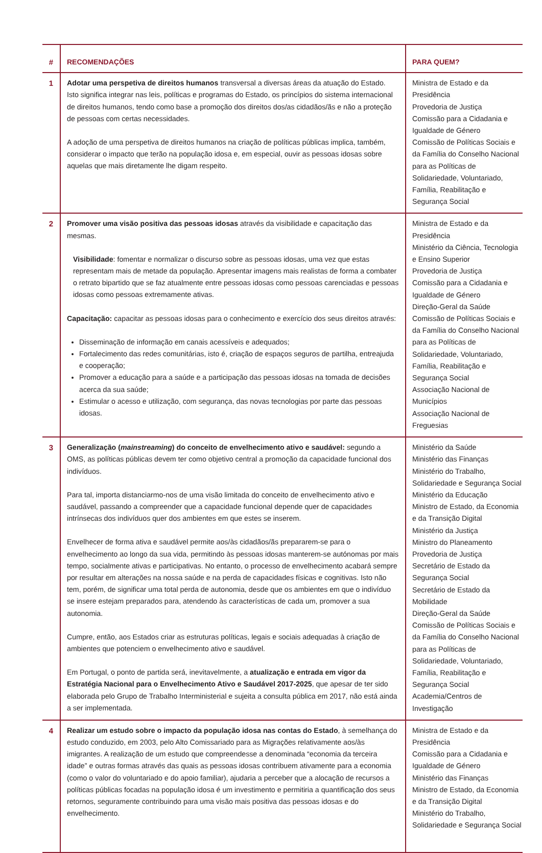| # | RECOMENDAÇÕES | PARA QUEM? |
| --- | --- | --- |
| 1 | Adotar uma perspetiva de direitos humanos transversal a diversas áreas da atuação do Estado. Isto significa integrar nas leis, políticas e programas do Estado, os princípios do sistema internacional de direitos humanos, tendo como base a promoção dos direitos dos/as cidadãos/ãs e não a proteção de pessoas com certas necessidades. A adoção de uma perspetiva de direitos humanos na criação de políticas públicas implica, também, considerar o impacto que terão na população idosa e, em especial, ouvir as pessoas idosas sobre aquelas que mais diretamente lhe digam respeito. | Ministra de Estado e da Presidência Provedoria de Justiça Comissão para a Cidadania e Igualdade de Género Comissão de Políticas Sociais e da Família do Conselho Nacional para as Políticas de Solidariedade, Voluntariado, Família, Reabilitação e Segurança Social |
| 2 | Promover uma visão positiva das pessoas idosas através da visibilidade e capacitação das mesmas. Visibilidade : fomentar e normalizar o discurso sobre as pessoas idosas, uma vez que estas representam mais de metade da população. Apresentar imagens mais realistas de forma a combater o retrato bipartido que se faz atualmente entre pessoas idosas como pessoas carenciadas e pessoas idosas como pessoas extremamente ativas. Capacitação: capacitar as pessoas idosas para o conhecimento e exercício dos seus direitos através: Disseminação de informação em canais acessíveis e adequados; Fortalecimento das redes comunitárias, isto é, criação de espaços seguros de partilha, entreajuda e cooperação; Promover a educação para a saúde e a participação das pessoas idosas na tomada de decisões acerca da sua saúde; Estimular o acesso e utilização, com segurança, das novas tecnologias por parte das pessoas idosas. | Ministra de Estado e da Presidência Ministério da Ciência, Tecnologia e Ensino Superior Provedoria de Justiça Comissão para a Cidadania e Igualdade de Género Direção-Geral da Saúde Comissão de Políticas Sociais e da Família do Conselho Nacional para as Políticas de Solidariedade, Voluntariado, Família, Reabilitação e Segurança Social Associação Nacional de Municípios Associação Nacional de Freguesias |
| 3 | Generalização ( mainstreaming ) do conceito de envelhecimento ativo e saudável: segundo a OMS, as políticas públicas devem ter como objetivo central a promoção da capacidade funcional dos indivíduos. Para tal, importa distanciarmo-nos de uma visão limitada do conceito de envelhecimento ativo e saudável, passando a compreender que a capacidade funcional depende quer de capacidades intrínsecas dos indivíduos quer dos ambientes em que estes se inserem. Envelhecer de forma ativa e saudável permite aos/às cidadãos/ãs prepararem-se para o envelhecimento ao longo da sua vida, permitindo às pessoas idosas manterem-se autónomas por mais tempo, socialmente ativas e participativas. No entanto, o processo de envelhecimento acabará sempre por resultar em alterações na nossa saúde e na perda de capacidades físicas e cognitivas. Isto não tem, porém, de significar uma total perda de autonomia, desde que os ambientes em que o indivíduo se insere estejam preparados para, atendendo às características de cada um, promover a sua autonomia. Cumpre, então, aos Estados criar as estruturas políticas, legais e sociais adequadas à criação de ambientes que potenciem o envelhecimento ativo e saudável. Em Portugal, o ponto de partida será, inevitavelmente, a atualização e entrada em vigor da Estratégia Nacional para o Envelhecimento Ativo e Saudável 2017-2025 , que apesar de ter sido elaborada pelo Grupo de Trabalho Interministerial e sujeita a consulta pública em 2017, não está ainda a ser implementada. | Ministério da Saúde Ministério das Finanças Ministério do Trabalho, Solidariedade e Segurança Social Ministério da Educação Ministro de Estado, da Economia e da Transição Digital Ministério da Justiça Ministro do Planeamento Provedoria de Justiça Secretário de Estado da Segurança Social Secretário de Estado da Mobilidade Direção-Geral da Saúde Comissão de Políticas Sociais e da Família do Conselho Nacional para as Políticas de Solidariedade, Voluntariado, Família, Reabilitação e Segurança Social Academia/Centros de Investigação |
| 4 | Realizar um estudo sobre o impacto da população idosa nas contas do Estado , à semelhança do estudo conduzido, em 2003, pelo Alto Comissariado para as Migrações relativamente aos/às imigrantes. A realização de um estudo que compreendesse a denominada “economia da terceira idade” e outras formas através das quais as pessoas idosas contribuem ativamente para a economia (como o valor do voluntariado e do apoio familiar), ajudaria a perceber que a alocação de recursos a políticas públicas focadas na população idosa é um investimento e permitiria a quantificação dos seus retornos, seguramente contribuindo para uma visão mais positiva das pessoas idosas e do envelhecimento. | Ministra de Estado e da Presidência Comissão para a Cidadania e Igualdade de Género Ministério das Finanças Ministro de Estado, da Economia e da Transição Digital Ministério do Trabalho, Solidariedade e Segurança Social |